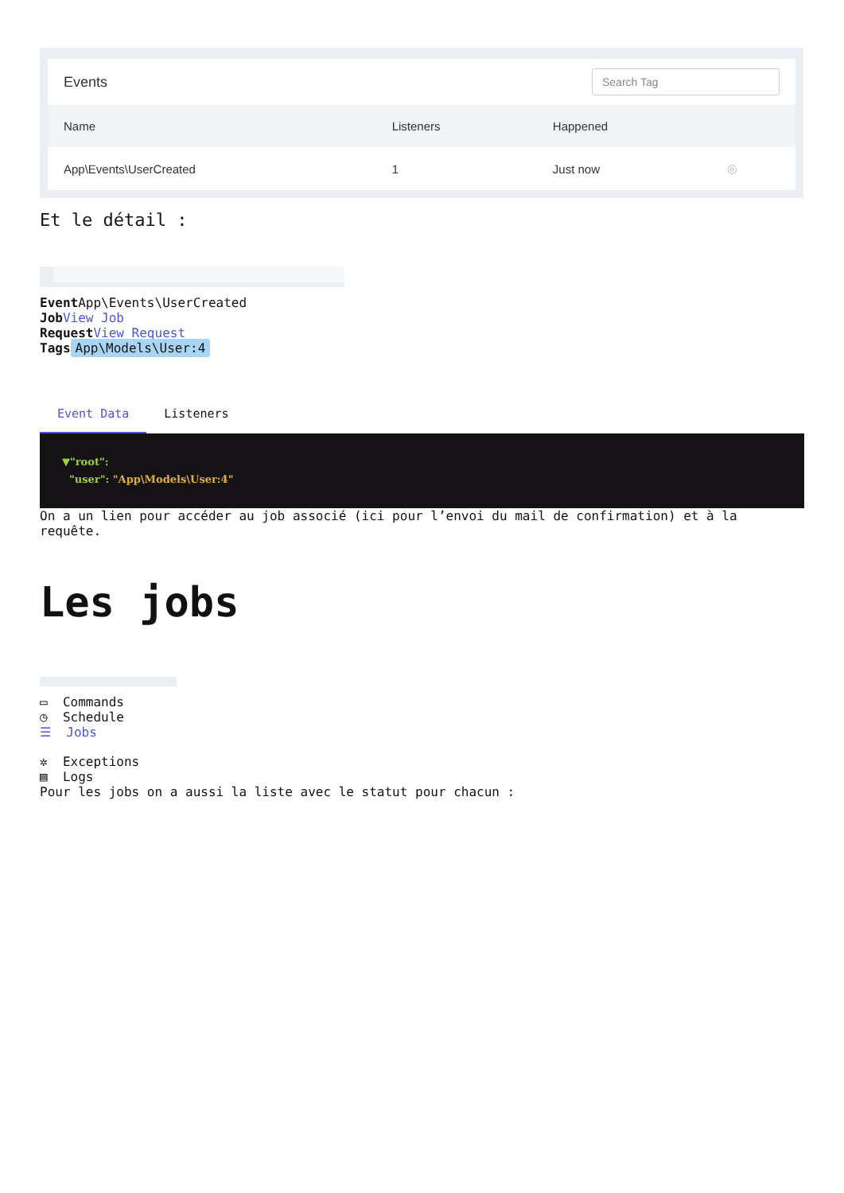Events Search Tag
| Name | Listeners | Happened | |
| --- | --- | --- | --- |
| App\Events\UserCreated | 1 | Just now | ◎ |
Et le détail :
Event App\Events\UserCreated
Job View Job
Request View Request
Tags App\Models\User:4
Event Data Listeners ▼"root":
"user": "App\Models\User:4" On a un lien pour accéder au job associé (ici pour l’envoi du mail de confirmation) et à la requête.
Les jobs
▭ Commands
◷ Schedule
☰ Jobs
✲ Exceptions
▤ Logs
Pour les jobs on a aussi la liste avec le statut pour chacun :